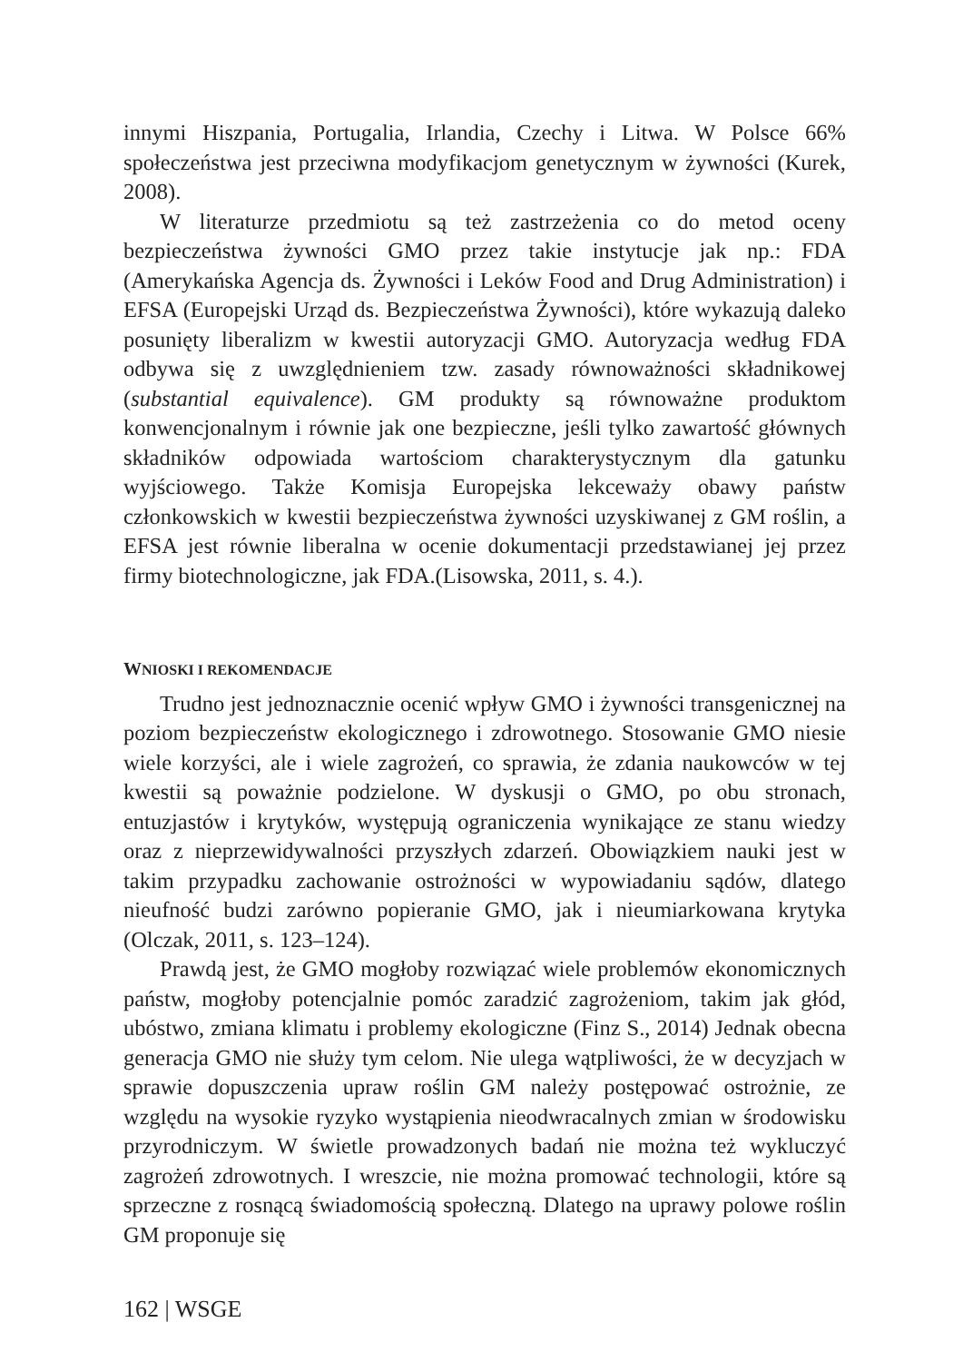innymi Hiszpania, Portugalia, Irlandia, Czechy i Litwa. W Polsce 66% społeczeństwa jest przeciwna modyfikacjom genetycznym w żywności (Kurek, 2008).
W literaturze przedmiotu są też zastrzeżenia co do metod oceny bezpieczeństwa żywności GMO przez takie instytucje jak np.: FDA (Amerykańska Agencja ds. Żywności i Leków Food and Drug Administration) i EFSA (Europejski Urząd ds. Bezpieczeństwa Żywności), które wykazują daleko posunięty liberalizm w kwestii autoryzacji GMO. Autoryzacja według FDA odbywa się z uwzględnieniem tzw. zasady równoważności składnikowej (substantial equivalence). GM produkty są równoważne produktom konwencjonalnym i równie jak one bezpieczne, jeśli tylko zawartość głównych składników odpowiada wartościom charakterystycznym dla gatunku wyjściowego. Także Komisja Europejska lekceważy obawy państw członkowskich w kwestii bezpieczeństwa żywności uzyskiwanej z GM roślin, a EFSA jest równie liberalna w ocenie dokumentacji przedstawianej jej przez firmy biotechnologiczne, jak FDA.(Lisowska, 2011, s. 4.).
WNIOSKI I REKOMENDACJE
Trudno jest jednoznacznie ocenić wpływ GMO i żywności transgenicznej na poziom bezpieczeństw ekologicznego i zdrowotnego. Stosowanie GMO niesie wiele korzyści, ale i wiele zagrożeń, co sprawia, że zdania naukowców w tej kwestii są poważnie podzielone. W dyskusji o GMO, po obu stronach, entuzjastów i krytyków, występują ograniczenia wynikające ze stanu wiedzy oraz z nieprzewidywalności przyszłych zdarzeń. Obowiązkiem nauki jest w takim przypadku zachowanie ostrożności w wypowiadaniu sądów, dlatego nieufność budzi zarówno popieranie GMO, jak i nieumiarkowana krytyka (Olczak, 2011, s. 123–124).
Prawdą jest, że GMO mogłoby rozwiązać wiele problemów ekonomicznych państw, mogłoby potencjalnie pomóc zaradzić zagrożeniom, takim jak głód, ubóstwo, zmiana klimatu i problemy ekologiczne (Finz S., 2014) Jednak obecna generacja GMO nie służy tym celom. Nie ulega wątpliwości, że w decyzjach w sprawie dopuszczenia upraw roślin GM należy postępować ostrożnie, ze względu na wysokie ryzyko wystąpienia nieodwracalnych zmian w środowisku przyrodniczym. W świetle prowadzonych badań nie można też wykluczyć zagrożeń zdrowotnych. I wreszcie, nie można promować technologii, które są sprzeczne z rosnącą świadomością społeczną. Dlatego na uprawy polowe roślin GM proponuje się
162 | WSGE